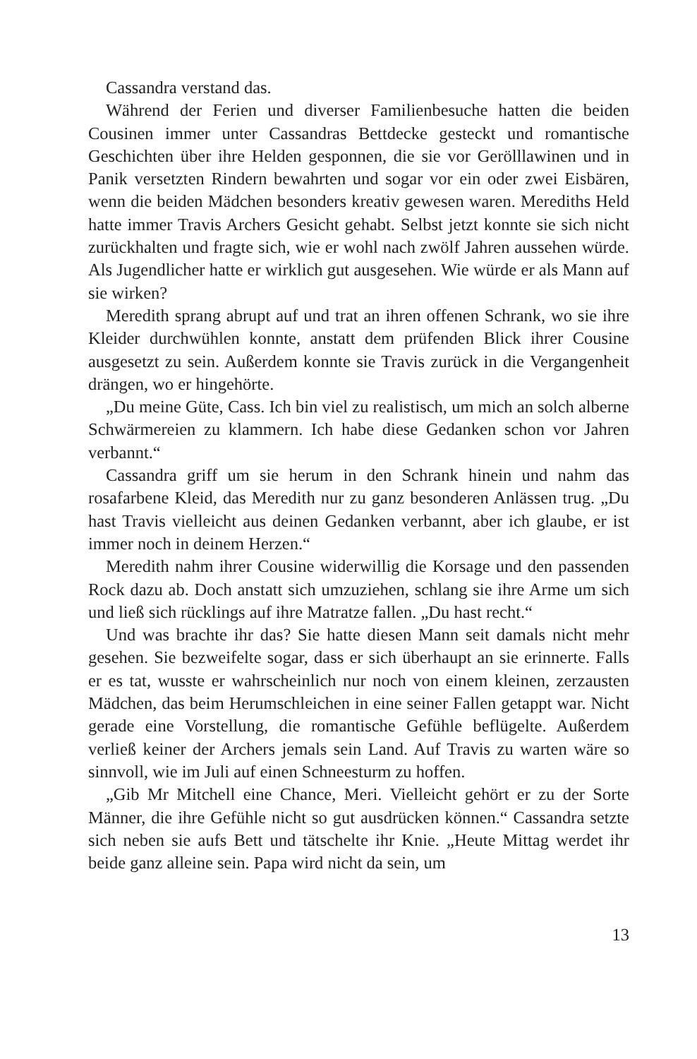Cassandra verstand das.
Während der Ferien und diverser Familienbesuche hatten die beiden Cousinen immer unter Cassandras Bettdecke gesteckt und romantische Geschichten über ihre Helden gesponnen, die sie vor Geröll­lawinen und in Panik versetzten Rindern bewahrten und sogar vor ein oder zwei Eisbären, wenn die beiden Mädchen besonders kreativ gewesen waren. Merediths Held hatte immer Travis Archers Gesicht gehabt. Selbst jetzt konnte sie sich nicht zurückhalten und fragte sich, wie er wohl nach zwölf Jahren aussehen würde. Als Jugendlicher hatte er wirklich gut ausgesehen. Wie würde er als Mann auf sie wirken?
Meredith sprang abrupt auf und trat an ihren offenen Schrank, wo sie ihre Kleider durchwühlen konnte, anstatt dem prüfenden Blick ihrer Cousine ausgesetzt zu sein. Außerdem konnte sie Travis zurück in die Vergangenheit drängen, wo er hingehörte.
„Du meine Güte, Cass. Ich bin viel zu realistisch, um mich an solch alberne Schwärmereien zu klammern. Ich habe diese Gedanken schon vor Jahren verbannt.“
Cassandra griff um sie herum in den Schrank hinein und nahm das rosafarbene Kleid, das Meredith nur zu ganz besonderen Anlässen trug. „Du hast Travis vielleicht aus deinen Gedanken verbannt, aber ich glaube, er ist immer noch in deinem Herzen.“
Meredith nahm ihrer Cousine widerwillig die Korsage und den passenden Rock dazu ab. Doch anstatt sich umzuziehen, schlang sie ihre Arme um sich und ließ sich rücklings auf ihre Matratze fallen. „Du hast recht.“
Und was brachte ihr das? Sie hatte diesen Mann seit damals nicht mehr gesehen. Sie bezweifelte sogar, dass er sich überhaupt an sie erinnerte. Falls er es tat, wusste er wahrscheinlich nur noch von einem kleinen, zerzausten Mädchen, das beim Herumschleichen in eine seiner Fallen getappt war. Nicht gerade eine Vorstellung, die romantische Gefühle beflügelte. Außerdem verließ keiner der Archers jemals sein Land. Auf Travis zu warten wäre so sinnvoll, wie im Juli auf einen Schneesturm zu hoffen.
„Gib Mr Mitchell eine Chance, Meri. Vielleicht gehört er zu der Sorte Männer, die ihre Gefühle nicht so gut ausdrücken können.“ Cassandra setzte sich neben sie aufs Bett und tätschelte ihr Knie. „Heute Mittag werdet ihr beide ganz alleine sein. Papa wird nicht da sein, um
13